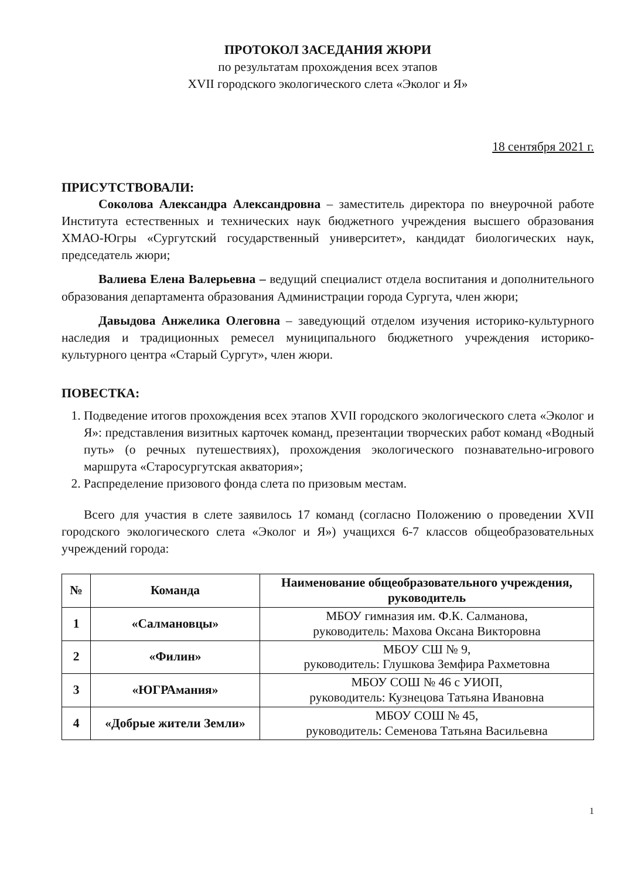ПРОТОКОЛ ЗАСЕДАНИЯ ЖЮРИ
по результатам прохождения всех этапов
XVII городского экологического слета «Эколог и Я»
18 сентября 2021 г.
ПРИСУТСТВОВАЛИ:
Соколова Александра Александровна – заместитель директора по внеурочной работе Института естественных и технических наук бюджетного учреждения высшего образования ХМАО-Югры «Сургутский государственный университет», кандидат биологических наук, председатель жюри;
Валиева Елена Валерьевна – ведущий специалист отдела воспитания и дополнительного образования департамента образования Администрации города Сургута, член жюри;
Давыдова Анжелика Олеговна – заведующий отделом изучения историко-культурного наследия и традиционных ремесел муниципального бюджетного учреждения историко-культурного центра «Старый Сургут», член жюри.
ПОВЕСТКА:
1. Подведение итогов прохождения всех этапов XVII городского экологического слета «Эколог и Я»: представления визитных карточек команд, презентации творческих работ команд «Водный путь» (о речных путешествиях), прохождения экологического познавательно-игрового маршрута «Старосургутская акватория»;
2. Распределение призового фонда слета по призовым местам.
Всего для участия в слете заявилось 17 команд (согласно Положению о проведении XVII городского экологического слета «Эколог и Я») учащихся 6-7 классов общеобразовательных учреждений города:
| № | Команда | Наименование общеобразовательного учреждения, руководитель |
| --- | --- | --- |
| 1 | «Салмановцы» | МБОУ гимназия им. Ф.К. Салманова, руководитель: Махова Оксана Викторовна |
| 2 | «Филин» | МБОУ СШ № 9, руководитель: Глушкова Земфира Рахметовна |
| 3 | «ЮГРАмания» | МБОУ СОШ № 46 с УИОП, руководитель: Кузнецова Татьяна Ивановна |
| 4 | «Добрые жители Земли» | МБОУ СОШ № 45, руководитель: Семенова Татьяна Васильевна |
1